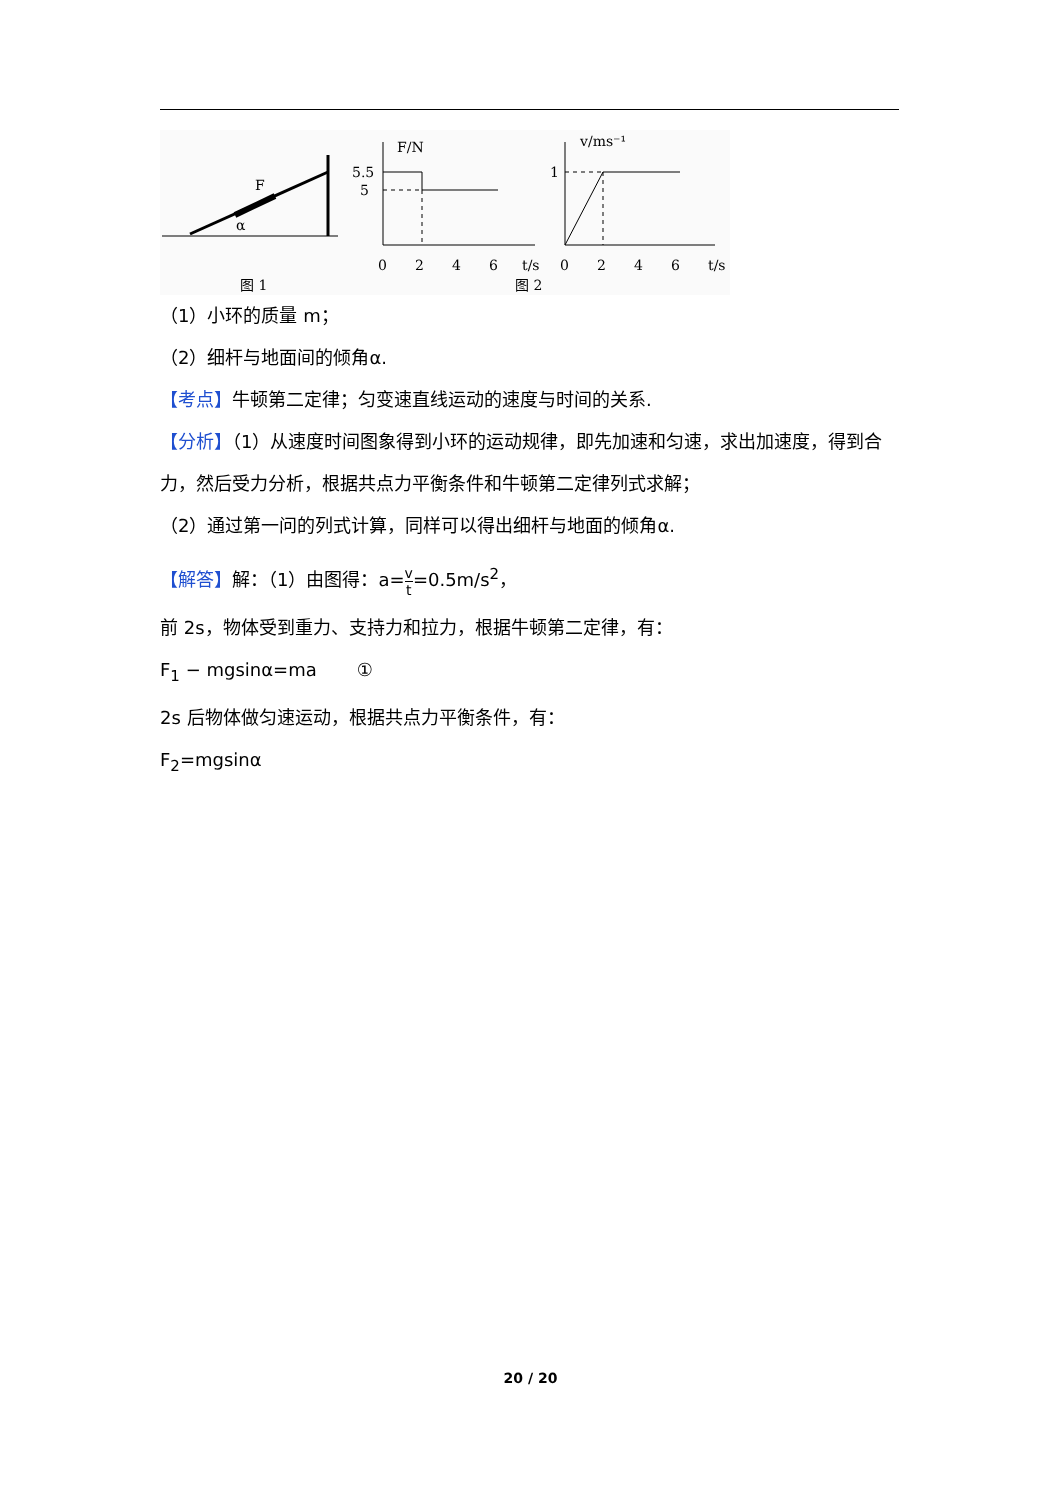F
α
图 1
F/N
5.5
5
0
2
4
6
t/s
图 2
v/ms⁻¹
1
0
2
4
6
t/s
（1）小环的质量 m；
（2）细杆与地面间的倾角α.
【考点】牛顿第二定律；匀变速直线运动的速度与时间的关系.
【分析】（1）从速度时间图象得到小环的运动规律，即先加速和匀速，求出加速度，得到合力，然后受力分析，根据共点力平衡条件和牛顿第二定律列式求解；
（2）通过第一问的列式计算，同样可以得出细杆与地面的倾角α.
【解答】解：（1）由图得：a=v t=0.5m/s<sup>2</sup>，
前 2s，物体受到重力、支持力和拉力，根据牛顿第二定律，有：
F<sub>1</sub> − mgsinα=ma ①
2s 后物体做匀速运动，根据共点力平衡条件，有：
F<sub>2</sub>=mgsinα
20 / 20